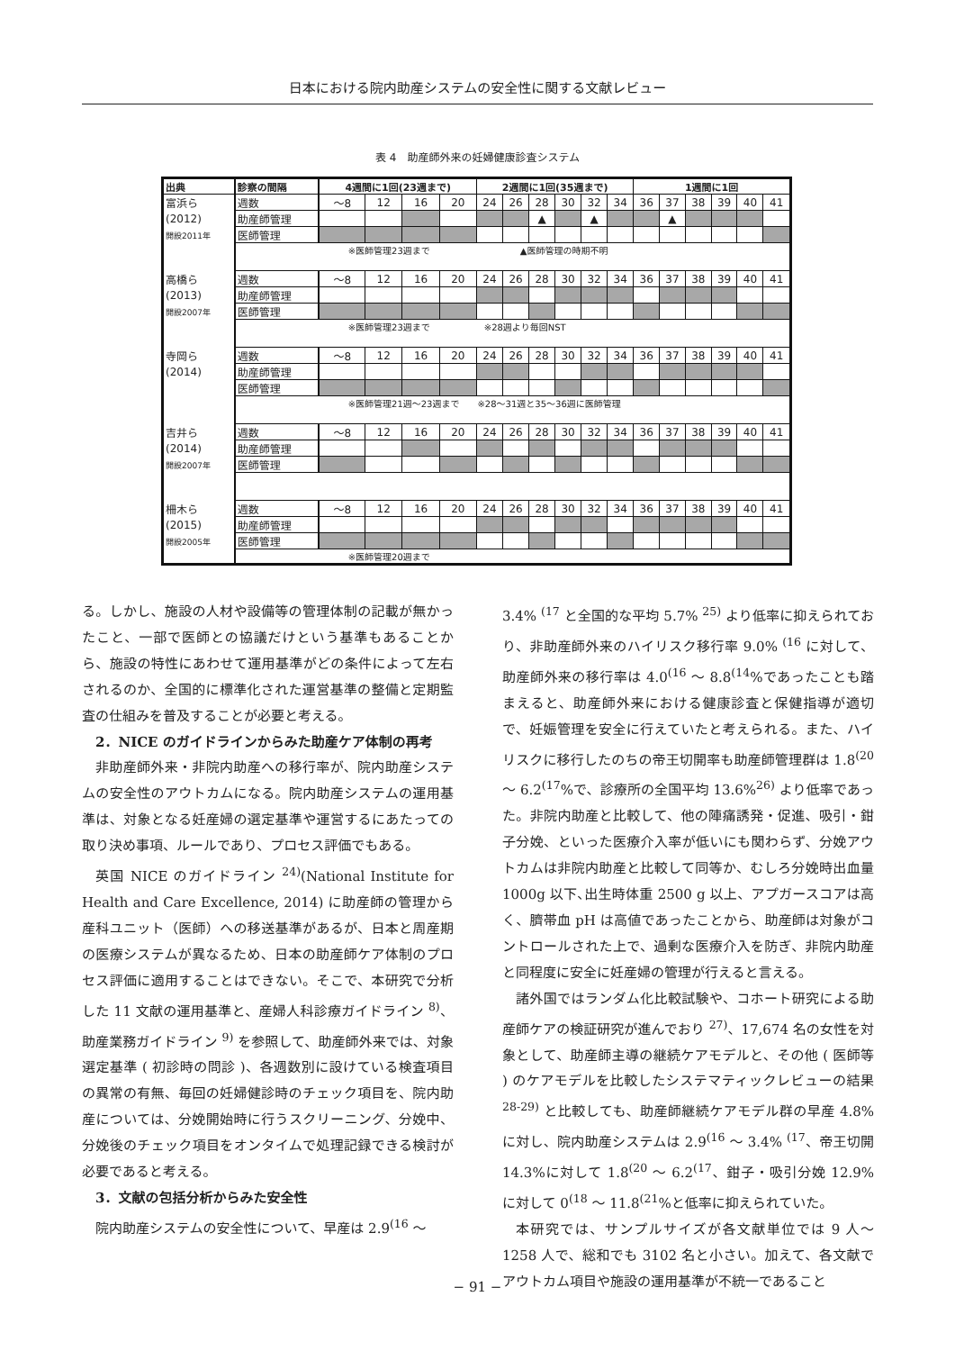日本における院内助産システムの安全性に関する文献レビュー
表 4　助産師外来の妊婦健康診査システム
| 出典 | 診察の間隔 | 4週間に1回(23週まで) | | | | 2週間に1回(35週まで) | | | | | | 1週間に1回 | | | | | |
| --- | --- | --- | --- | --- | --- | --- | --- | --- | --- | --- | --- | --- | --- | --- | --- | --- | --- |
| 富浜ら | 週数 | 〜8 | 12 | 16 | 20 | 24 | 26 | 28 | 30 | 32 | 34 | 36 | 37 | 38 | 39 | 40 | 41 |
| (2012) | 助産師管理 | | | | | | | ▲ | | ▲ | | | ▲ | | | | |
| 開設2011年 | 医師管理 | | | | | | | | | | | | | | | | |
| | ※医師管理23週まで ▲医師管理の時期不明 | | | | | | | | | | | | | | | | |
| 高橋ら | 週数 | 〜8 | 12 | 16 | 20 | 24 | 26 | 28 | 30 | 32 | 34 | 36 | 37 | 38 | 39 | 40 | 41 |
| (2013) | 助産師管理 | | | | | | | | | | | | | | | | |
| 開設2007年 | 医師管理 | | | | | | | | | | | | | | | | |
| | ※医師管理23週まで ※28週より毎回NST | | | | | | | | | | | | | | | | |
| 寺岡ら | 週数 | 〜8 | 12 | 16 | 20 | 24 | 26 | 28 | 30 | 32 | 34 | 36 | 37 | 38 | 39 | 40 | 41 |
| (2014) | 助産師管理 | | | | | | | | | | | | | | | | |
| | 医師管理 | | | | | | | | | | | | | | | | |
| | ※医師管理21週〜23週まで ※28〜31週と35〜36週に医師管理 | | | | | | | | | | | | | | | | |
| 吉井ら | 週数 | 〜8 | 12 | 16 | 20 | 24 | 26 | 28 | 30 | 32 | 34 | 36 | 37 | 38 | 39 | 40 | 41 |
| (2014) | 助産師管理 | | | | | | | | | | | | | | | | |
| 開設2007年 | 医師管理 | | | | | | | | | | | | | | | | |
| 柵木ら | 週数 | 〜8 | 12 | 16 | 20 | 24 | 26 | 28 | 30 | 32 | 34 | 36 | 37 | 38 | 39 | 40 | 41 |
| (2015) | 助産師管理 | | | | | | | | | | | | | | | | |
| 開設2005年 | 医師管理 | | | | | | | | | | | | | | | | |
| | ※医師管理20週まで | | | | | | | | | | | | | | | | |
る。しかし、施設の人材や設備等の管理体制の記載が無かったこと、一部で医師との協議だけという基準もあることから、施設の特性にあわせて運用基準がどの条件によって左右されるのか、全国的に標準化された運営基準の整備と定期監査の仕組みを普及することが必要と考える。
2．NICE のガイドラインからみた助産ケア体制の再考
非助産師外来・非院内助産への移行率が、院内助産システムの安全性のアウトカムになる。院内助産システムの運用基準は、対象となる妊産婦の選定基準や運営するにあたっての取り決め事項、ルールであり、プロセス評価でもある。
英国 NICE のガイドライン <sup>24)</sup>(National Institute for Health and Care Excellence, 2014) に助産師の管理から産科ユニット（医師）への移送基準があるが、日本と周産期の医療システムが異なるため、日本の助産師ケア体制のプロセス評価に適用することはできない。そこで、本研究で分析した 11 文献の運用基準と、産婦人科診療ガイドライン <sup>8)</sup>、助産業務ガイドライン <sup>9)</sup> を参照して、助産師外来では、対象選定基準 ( 初診時の問診 )、各週数別に設けている検査項目の異常の有無、毎回の妊婦健診時のチェック項目を、院内助産については、分娩開始時に行うスクリーニング、分娩中、分娩後のチェック項目をオンタイムで処理記録できる検討が必要であると考える。
3．文献の包括分析からみた安全性
院内助産システムの安全性について、早産は 2.9<sup>(16</sup> 〜
3.4% <sup>(17</sup> と全国的な平均 5.7% <sup>25)</sup> より低率に抑えられており、非助産師外来のハイリスク移行率 9.0% <sup>(16</sup> に対して、助産師外来の移行率は 4.0<sup>(16</sup> 〜 8.8<sup>(14</sup>%であったことも踏まえると、助産師外来における健康診査と保健指導が適切で、妊娠管理を安全に行えていたと考えられる。また、ハイリスクに移行したのちの帝王切開率も助産師管理群は 1.8<sup>(20</sup> 〜 6.2<sup>(17</sup>%で、診療所の全国平均 13.6%<sup>26)</sup> より低率であった。非院内助産と比較して、他の陣痛誘発・促進、吸引・鉗子分娩、といった医療介入率が低いにも関わらず、分娩アウトカムは非院内助産と比較して同等か、むしろ分娩時出血量 1000g 以下､出生時体重 2500 g 以上、アプガースコアは高く、臍帯血 pH は高値であったことから、助産師は対象がコントロールされた上で、過剰な医療介入を防ぎ、非院内助産と同程度に安全に妊産婦の管理が行えると言える。
諸外国ではランダム化比較試験や、コホート研究による助産師ケアの検証研究が進んでおり <sup>27)</sup>、17,674 名の女性を対象として、助産師主導の継続ケアモデルと、その他 ( 医師等 ) のケアモデルを比較したシステマティックレビューの結果 <sup>28-29)</sup> と比較しても、助産師継続ケアモデル群の早産 4.8%に対し、院内助産システムは 2.9<sup>(16</sup> 〜 3.4% <sup>(17</sup>、帝王切開 14.3%に対して 1.8<sup>(20</sup> 〜 6.2<sup>(17</sup>、鉗子・吸引分娩 12.9%に対して 0<sup>(18</sup> 〜 11.8<sup>(21</sup>%と低率に抑えられていた。
本研究では、サンプルサイズが各文献単位では 9 人〜 1258 人で、総和でも 3102 名と小さい。加えて、各文献でアウトカム項目や施設の運用基準が不統一であること
− 91 −